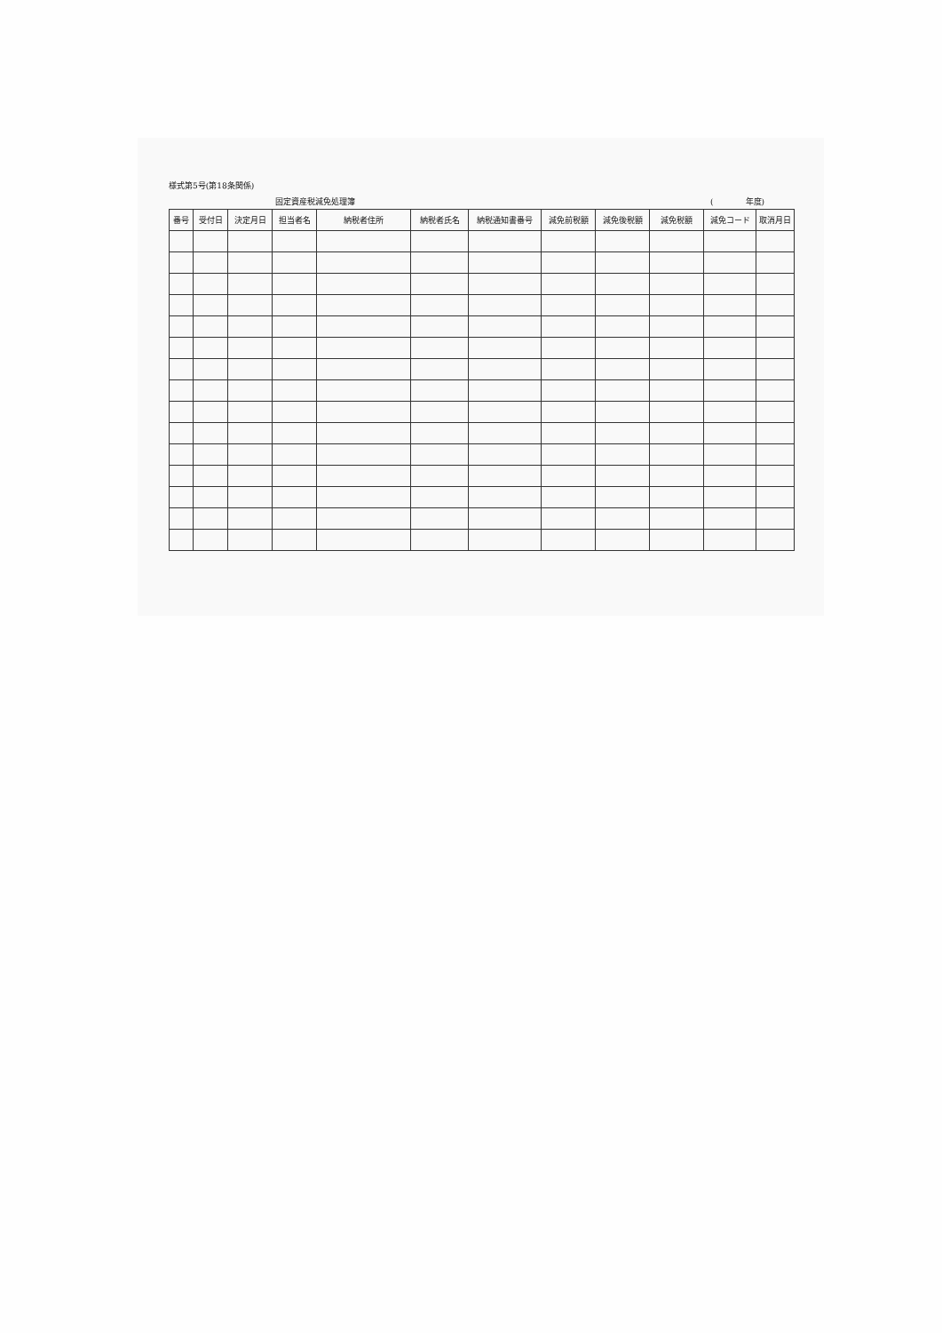様式第5号(第18条関係)
固定資産税減免処理簿 (　　　　年度)
| 番号 | 受付日 | 決定月日 | 担当者名 | 納税者住所 | 納税者氏名 | 納税通知書番号 | 減免前税額 | 減免後税額 | 減免税額 | 減免コード | 取消月日 |
| --- | --- | --- | --- | --- | --- | --- | --- | --- | --- | --- | --- |